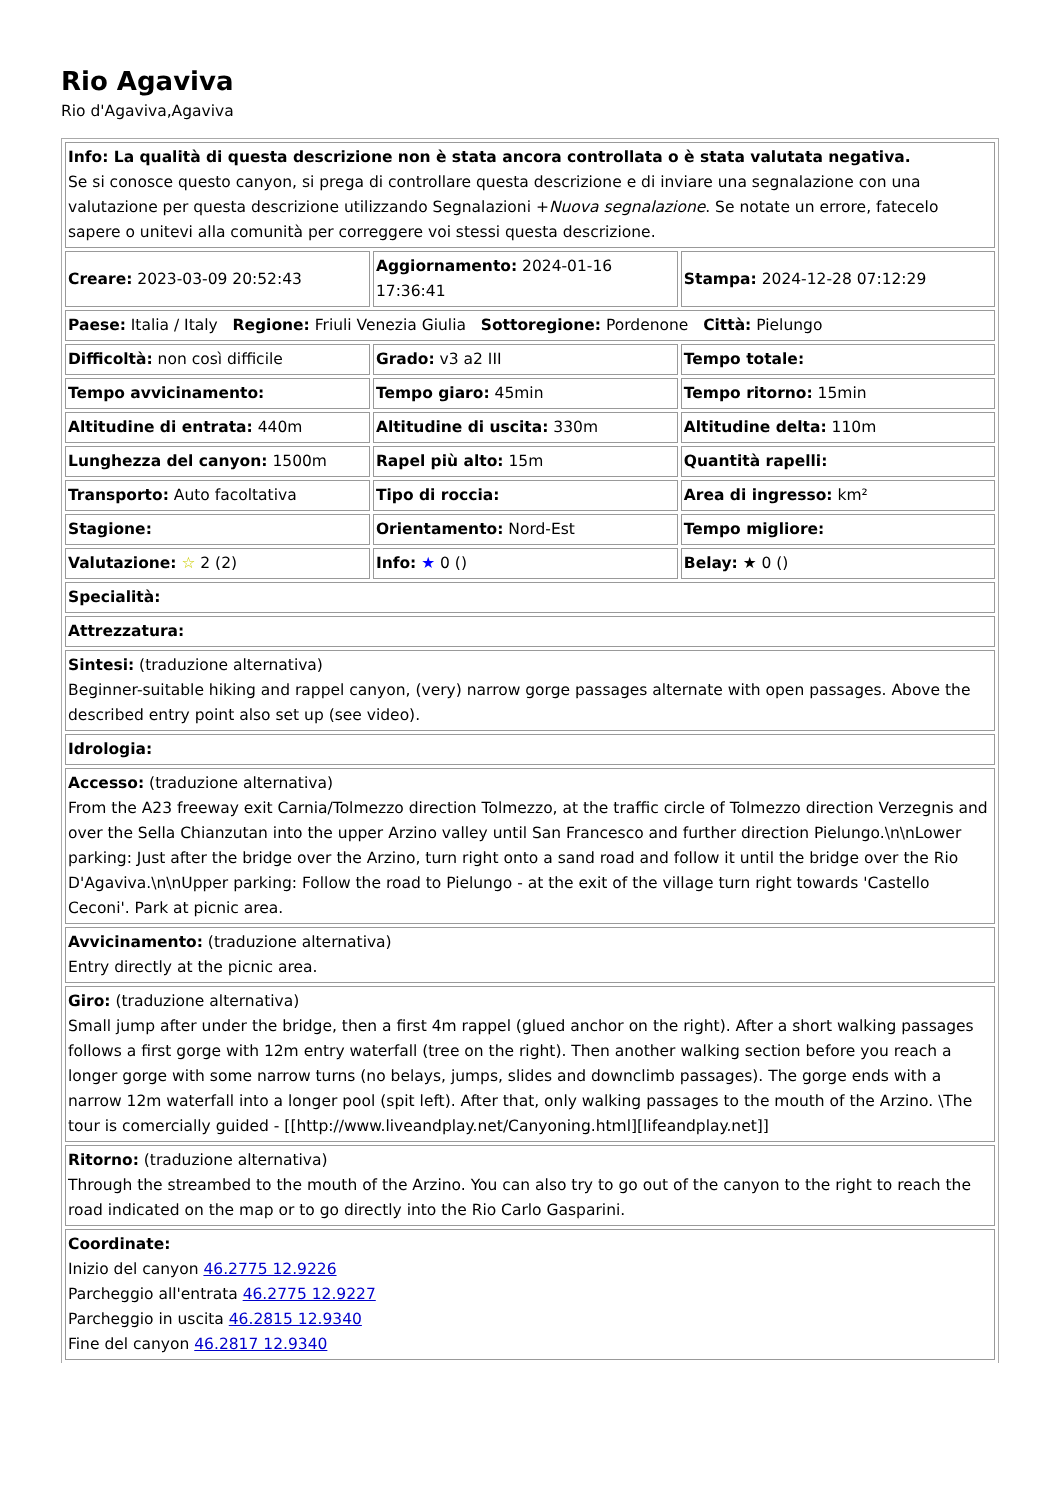Rio Agaviva
Rio d'Agaviva,Agaviva
| Info: La qualità di questa descrizione non è stata ancora controllata o è stata valutata negativa. Se si conosce questo canyon, si prega di controllare questa descrizione e di inviare una segnalazione con una valutazione per questa descrizione utilizzando Segnalazioni + Nuova segnalazione . Se notate un errore, fatecelo sapere o unitevi alla comunità per correggere voi stessi questa descrizione. | | |
| Creare: 2023-03-09 20:52:43 | Aggiornamento: 2024-01-16 17:36:41 | Stampa: 2024-12-28 07:12:29 |
| Paese: Italia / Italy Regione: Friuli Venezia Giulia Sottoregione: Pordenone Città: Pielungo | | |
| Difficoltà: non così difficile | Grado: v3 a2 III | Tempo totale: |
| Tempo avvicinamento: | Tempo giaro: 45min | Tempo ritorno: 15min |
| Altitudine di entrata: 440m | Altitudine di uscita: 330m | Altitudine delta: 110m |
| Lunghezza del canyon: 1500m | Rapel più alto: 15m | Quantità rapelli: |
| Transporto: Auto facoltativa | Tipo di roccia: | Area di ingresso: km² |
| Stagione: | Orientamento: Nord-Est | Tempo migliore: |
| Valutazione: ☆ 2 (2) | Info: ★ 0 () | Belay: ★ 0 () |
| Specialità: | | |
| Attrezzatura: | | |
| Sintesi: (traduzione alternativa) Beginner-suitable hiking and rappel canyon, (very) narrow gorge passages alternate with open passages. Above the described entry point also set up (see video). | | |
| Idrologia: | | |
| Accesso: (traduzione alternativa) From the A23 freeway exit Carnia/Tolmezzo direction Tolmezzo, at the traffic circle of Tolmezzo direction Verzegnis and over the Sella Chianzutan into the upper Arzino valley until San Francesco and further direction Pielungo.\n\nLower parking: Just after the bridge over the Arzino, turn right onto a sand road and follow it until the bridge over the Rio D'Agaviva.\n\nUpper parking: Follow the road to Pielungo - at the exit of the village turn right towards 'Castello Ceconi'. Park at picnic area. | | |
| Avvicinamento: (traduzione alternativa) Entry directly at the picnic area. | | |
| Giro: (traduzione alternativa) Small jump after under the bridge, then a first 4m rappel (glued anchor on the right). After a short walking passages follows a first gorge with 12m entry waterfall (tree on the right). Then another walking section before you reach a longer gorge with some narrow turns (no belays, jumps, slides and downclimb passages). The gorge ends with a narrow 12m waterfall into a longer pool (spit left). After that, only walking passages to the mouth of the Arzino. \The tour is comercially guided - [[http://www.liveandplay.net/Canyoning.html][lifeandplay.net]] | | |
| Ritorno: (traduzione alternativa) Through the streambed to the mouth of the Arzino. You can also try to go out of the canyon to the right to reach the road indicated on the map or to go directly into the Rio Carlo Gasparini. | | |
| Coordinate: Inizio del canyon 46.2775 12.9226 Parcheggio all'entrata 46.2775 12.9227 Parcheggio in uscita 46.2815 12.9340 Fine del canyon 46.2817 12.9340 | | |